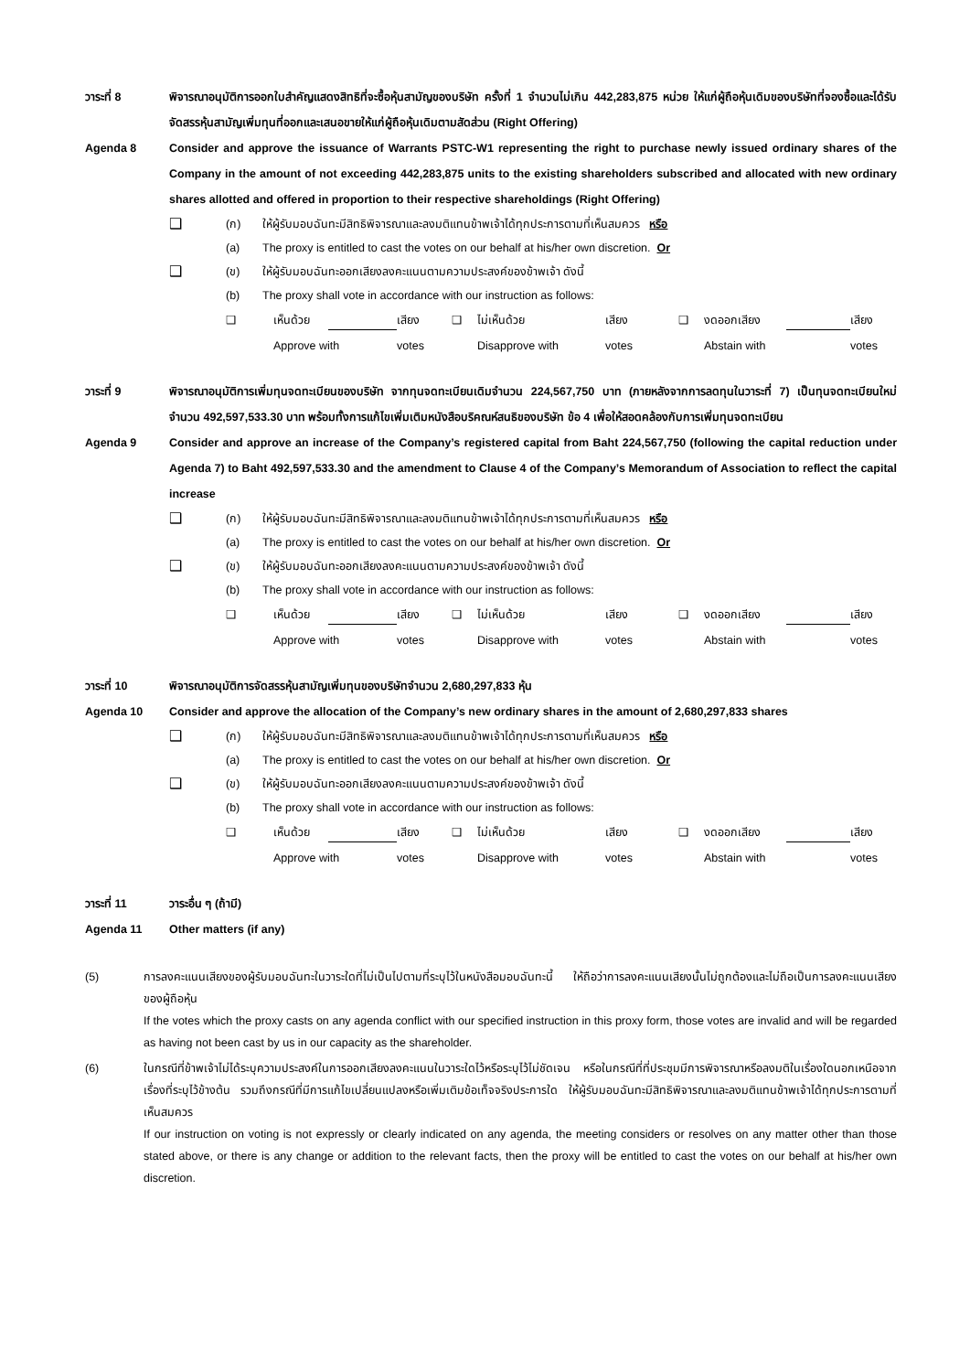วาระที่ 8 พิจารณาอนุมัติการออกใบสำคัญแสดงสิทธิที่จะซื้อหุ้นสามัญของบริษัท ครั้งที่ 1 จำนวนไม่เกิน 442,283,875 หน่วย ให้แก่ผู้ถือหุ้นเดิมของบริษัทที่จองซื้อและได้รับจัดสรรหุ้นสามัญเพิ่มทุนที่ออกและเสนอขายให้แก่ผู้ถือหุ้นเดิมตามสัดส่วน (Right Offering)
Agenda 8 Consider and approve the issuance of Warrants PSTC-W1 representing the right to purchase newly issued ordinary shares of the Company in the amount of not exceeding 442,283,875 units to the existing shareholders subscribed and allocated with new ordinary shares allotted and offered in proportion to their respective shareholdings (Right Offering)
❑
(ก) ให้ผู้รับมอบฉันทะมีสิทธิพิจารณาและลงมติแทนข้าพเจ้าได้ทุกประการตามที่เห็นสมควร หรือ
(a) The proxy is entitled to cast the votes on our behalf at his/her own discretion. Or
❑
(ข) ให้ผู้รับมอบฉันทะออกเสียงลงคะแนนตามความประสงค์ของข้าพเจ้า ดังนี้
(b) The proxy shall vote in accordance with our instruction as follows:
❑
เห็นด้วย
เสียง
❑
ไม่เห็นด้วย
เสียง
❑
งดออกเสียง
เสียง
Approve with
votes
Disapprove with
votes
Abstain with
votes
วาระที่ 9 พิจารณาอนุมัติการเพิ่มทุนจดทะเบียนของบริษัท จากทุนจดทะเบียนเดิมจำนวน 224,567,750 บาท (ภายหลังจากการลดทุนในวาระที่ 7) เป็นทุนจดทะเบียนใหม่จำนวน 492,597,533.30 บาท พร้อมทั้งการแก้ไขเพิ่มเติมหนังสือบริคณห์สนธิของบริษัท ข้อ 4 เพื่อให้สอดคล้องกับการเพิ่มทุนจดทะเบียน
Agenda 9 Consider and approve an increase of the Company’s registered capital from Baht 224,567,750 (following the capital reduction under Agenda 7) to Baht 492,597,533.30 and the amendment to Clause 4 of the Company’s Memorandum of Association to reflect the capital increase
❑
(ก) ให้ผู้รับมอบฉันทะมีสิทธิพิจารณาและลงมติแทนข้าพเจ้าได้ทุกประการตามที่เห็นสมควร หรือ
(a) The proxy is entitled to cast the votes on our behalf at his/her own discretion. Or
❑
(ข) ให้ผู้รับมอบฉันทะออกเสียงลงคะแนนตามความประสงค์ของข้าพเจ้า ดังนี้
(b) The proxy shall vote in accordance with our instruction as follows:
❑
เห็นด้วย
เสียง
❑
ไม่เห็นด้วย
เสียง
❑
งดออกเสียง
เสียง
Approve with
votes
Disapprove with
votes
Abstain with
votes
วาระที่ 10 พิจารณาอนุมัติการจัดสรรหุ้นสามัญเพิ่มทุนของบริษัทจำนวน 2,680,297,833 หุ้น
Agenda 10 Consider and approve the allocation of the Company’s new ordinary shares in the amount of 2,680,297,833 shares
❑
(ก) ให้ผู้รับมอบฉันทะมีสิทธิพิจารณาและลงมติแทนข้าพเจ้าได้ทุกประการตามที่เห็นสมควร หรือ
(a) The proxy is entitled to cast the votes on our behalf at his/her own discretion. Or
❑
(ข) ให้ผู้รับมอบฉันทะออกเสียงลงคะแนนตามความประสงค์ของข้าพเจ้า ดังนี้
(b) The proxy shall vote in accordance with our instruction as follows:
❑
เห็นด้วย
เสียง
❑
ไม่เห็นด้วย
เสียง
❑
งดออกเสียง
เสียง
Approve with
votes
Disapprove with
votes
Abstain with
votes
วาระที่ 11 วาระอื่น ๆ (ถ้ามี)
Agenda 11 Other matters (if any)
(5) การลงคะแนนเสียงของผู้รับมอบฉันทะในวาระใดที่ไม่เป็นไปตามที่ระบุไว้ในหนังสือมอบฉันทะนี้ ให้ถือว่าการลงคะแนนเสียงนั้นไม่ถูกต้องและไม่ถือเป็นการลงคะแนนเสียงของผู้ถือหุ้น
If the votes which the proxy casts on any agenda conflict with our specified instruction in this proxy form, those votes are invalid and will be regarded as having not been cast by us in our capacity as the shareholder.
(6) ในกรณีที่ข้าพเจ้าไม่ได้ระบุความประสงค์ในการออกเสียงลงคะแนนในวาระใดไว้หรือระบุไว้ไม่ชัดเจน หรือในกรณีที่ที่ประชุมมีการพิจารณาหรือลงมติในเรื่องใดนอกเหนือจากเรื่องที่ระบุไว้ข้างต้น รวมถึงกรณีที่มีการแก้ไขเปลี่ยนแปลงหรือเพิ่มเติมข้อเท็จจริงประการใด ให้ผู้รับมอบฉันทะมีสิทธิพิจารณาและลงมติแทนข้าพเจ้าได้ทุกประการตามที่เห็นสมควร
If our instruction on voting is not expressly or clearly indicated on any agenda, the meeting considers or resolves on any matter other than those stated above, or there is any change or addition to the relevant facts, then the proxy will be entitled to cast the votes on our behalf at his/her own discretion.